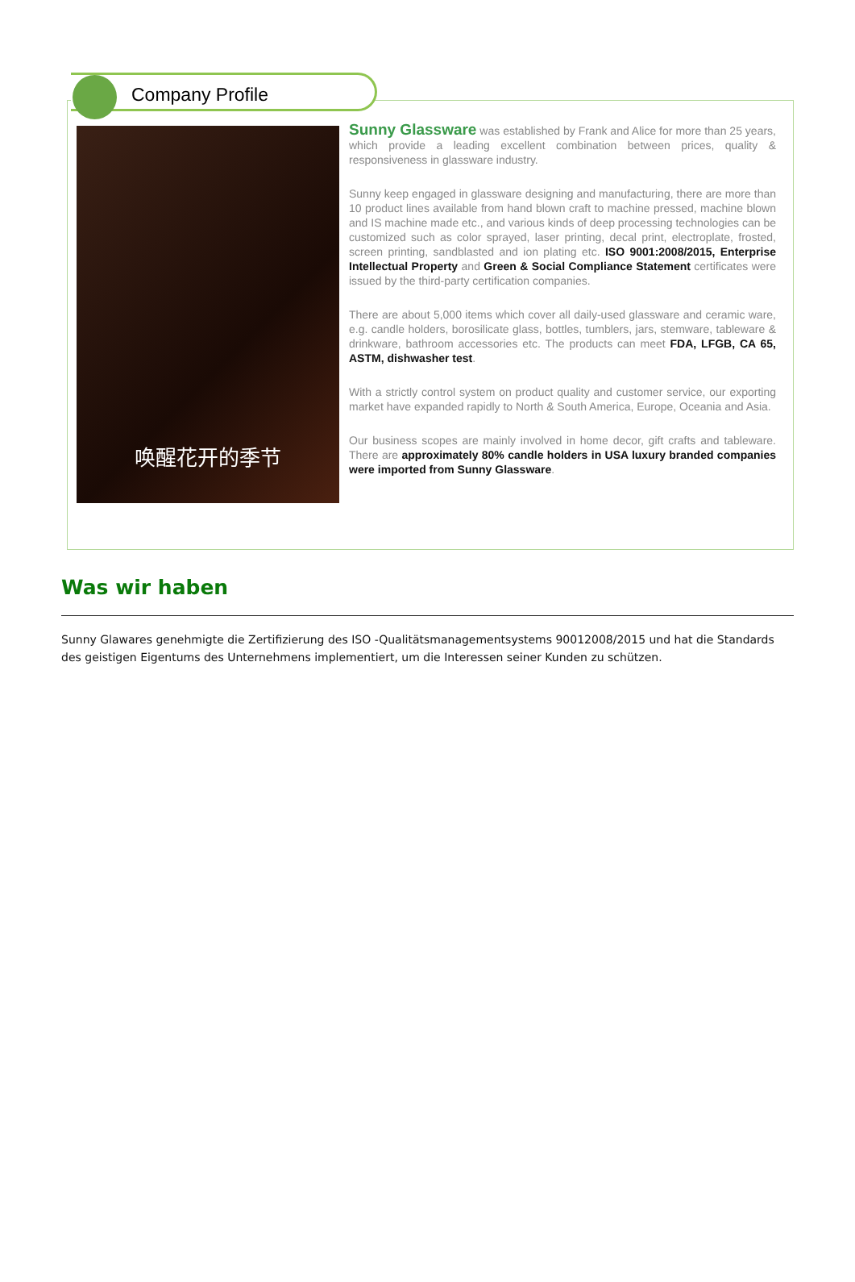Company Profile
唤醒花开的季节
Sunny Glassware was established by Frank and Alice for more than 25 years, which provide a leading excellent combination between prices, quality & responsiveness in glassware industry.
Sunny keep engaged in glassware designing and manufacturing, there are more than 10 product lines available from hand blown craft to machine pressed, machine blown and IS machine made etc., and various kinds of deep processing technologies can be customized such as color sprayed, laser printing, decal print, electroplate, frosted, screen printing, sandblasted and ion plating etc. ISO 9001:2008/2015, Enterprise Intellectual Property and Green & Social Compliance Statement certificates were issued by the third-party certification companies.
There are about 5,000 items which cover all daily-used glassware and ceramic ware, e.g. candle holders, borosilicate glass, bottles, tumblers, jars, stemware, tableware & drinkware, bathroom accessories etc. The products can meet FDA, LFGB, CA 65, ASTM, dishwasher test.
With a strictly control system on product quality and customer service, our exporting market have expanded rapidly to North & South America, Europe, Oceania and Asia.
Our business scopes are mainly involved in home decor, gift crafts and tableware. There are approximately 80% candle holders in USA luxury branded companies were imported from Sunny Glassware.
Was wir haben
Sunny Glawares genehmigte die Zertifizierung des ISO -Qualitätsmanagementsystems 90012008/2015 und hat die Standards des geistigen Eigentums des Unternehmens implementiert, um die Interessen seiner Kunden zu schützen.